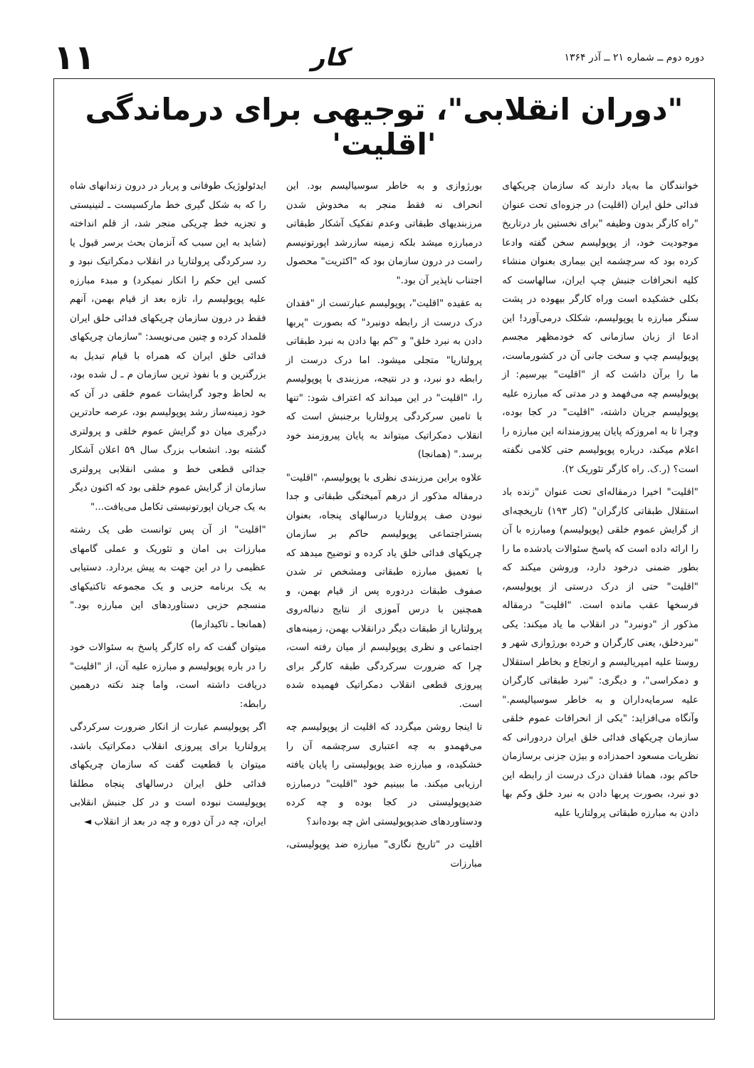دوره دوم ــ شماره ۲۱ ــ آذر ۱۳۶۴
کار
۱۱
"دوران انقلابی"، توجیهی برای درماندگی 'اقلیت'
خوانندگان ما به‌یاد دارند که سازمان چریکهای فدائی خلق ایران (اقلیت) در جزوه‌ای تحت عنوان "راه کارگر بدون وظیفه "برای نخستین بار درتاریخ موجودیت خود، از پوپولیسم سخن گفته وادعا کرده بود که سرچشمه این بیماری بعنوان منشاء کلیه انحرافات جنبش چپ ایران، سالهاست که بکلی خشکیده است وراه کارگر بیهوده در پشت سنگر مبارزه با پوپولیسم، شکلک درمی‌آورد! این ادعا از زبان سازمانی که خودمظهر مجسم پوپولیسم چپ و سخت جانی آن در کشورماست، ما را برآن داشت که از "اقلیت" بپرسیم: از پوپولیسم چه می‌فهمد و در مدتی که مبارزه علیه پوپولیسم جریان داشته، "اقلیت" در کجا بوده، وچرا تا به امروزکه پایان پیروزمندانه این مبارزه را اعلام میکند، درباره پوپولیسم حتی کلامی نگفته است؟ (ر.ک. راه کارگر تئوریک ۲).
"اقلیت" اخیرا درمقاله‌ای تحت عنوان "زنده باد استقلال طبقاتی کارگران" (کار ۱۹۳) تاریخچه‌ای از گرایش عموم خلقی (پوپولیسم) ومبارزه با آن را ارائه داده است که پاسخ سئوالات یادشده ما را بطور ضمنی درخود دارد، وروشن میکند که "اقلیت" حتی از درک درستی از پوپولیسم، فرسخها عقب مانده است. "اقلیت" درمقاله مذکور از "دونبرد" در انقلاب ما یاد میکند: یکی "نبردخلق، یعنی کارگران و خرده بورژوازی شهر و روستا علیه امپریالیسم و ارتجاع و بخاطر استقلال و دمکراسی"، و دیگری: "نبرد طبقاتی کارگران علیه سرمایه‌داران و به خاطر سوسیالیسم." وآنگاه می‌افزاید: "یکی از انحرافات عموم خلقی سازمان چریکهای فدائی خلق ایران دردورانی که نظریات مسعود احمدزاده و بیژن جزنی برسازمان حاکم بود، همانا فقدان درک درست از رابطه این دو نبرد، بصورت پربها دادن به نبرد خلق وکم بها دادن به مبارزه طبقاتی پرولتاریا علیه
بورژوازی و به خاطر سوسیالیسم بود. این انحراف نه فقط منجر به مخدوش شدن مرزبندیهای طبقاتی وعدم تفکیک آشکار طبقاتی درمبارزه میشد بلکه زمینه سازرشد اپورتونیسم راست در درون سازمان بود که "اکثریت" محصول اجتناب ناپذیر آن بود."
به عقیده "اقلیت"، پوپولیسم عبارتست از "فقدان درک درست از رابطه دونبرد" که بصورت "پربها دادن به نبرد خلق" و "کم بها دادن به نبرد طبقاتی پرولتاریا" متجلی میشود. اما درک درست از رابطه دو نبرد، و در نتیجه، مرزبندی با پوپولیسم را، "اقلیت" در این میداند که اعتراف شود: "تنها با تامین سرکردگی پرولتاریا برجنبش است که انقلاب دمکراتیک میتواند به پایان پیروزمند خود برسد." (همانجا)
علاوه براین مرزبندی نظری با پوپولیسم، "اقلیت" درمقاله مذکور از درهم آمیختگی طبقاتی و جدا نبودن صف پرولتاریا درسالهای پنجاه، بعنوان بستراجتماعی پوپولیسم حاکم بر سازمان چریکهای فدائی خلق یاد کرده و توضیح میدهد که با تعمیق مبارزه طبقاتی ومشخص تر شدن صفوف طبقات دردوره پس از قیام بهمن، و همچنین با درس آموزی از نتایج دنباله‌روی پرولتاریا از طبقات دیگر درانقلاب بهمن، زمینه‌های اجتماعی و نظری پوپولیسم از میان رفته است، چرا که ضرورت سرکردگی طبقه کارگر برای پیروزی قطعی انقلاب دمکراتیک فهمیده شده است.
تا اینجا روشن میگردد که اقلیت از پوپولیسم چه می‌فهمدو به چه اعتباری سرچشمه آن را خشکیده، و مبارزه ضد پوپولیستی را پایان یافته ارزیابی میکند. ما ببینیم خود "اقلیت" درمبارزه ضدپوپولیستی در کجا بوده و چه کرده ودستاوردهای ضدپوپولیستی اش چه بوده‌اند؟
اقلیت در "تاریخ نگاری" مبارزه ضد پوپولیستی، مبارزات
ایدئولوژیک طوفانی و پربار در درون زندانهای شاه را که به شکل گیری خط مارکسیست ـ لنینیستی و تجزیه خط چریکی منجر شد، از قلم انداخته (شاید به این سبب که آنزمان بحث برسر قبول یا رد سرکردگی پرولتاریا در انقلاب دمکراتیک نبود و کسی این حکم را انکار نمیکرد) و مبدء مبارزه علیه پوپولیسم را، تازه بعد از قیام بهمن، آنهم فقط در درون سازمان چریکهای فدائی خلق ایران قلمداد کرده و چنین می‌نویسد: "سازمان چریکهای فدائی خلق ایران که همراه با قیام تبدیل به بزرگترین و با نفوذ ترین سازمان م ـ ل شده بود، به لحاظ وجود گرایشات عموم خلقی در آن که خود زمینه‌ساز رشد پوپولیسم بود، عرصه حادترین درگیری میان دو گرایش عموم خلقی و پرولتری گشته بود. انشعاب بزرگ سال ۵۹ اعلان آشکار جدائی قطعی خط و مشی انقلابی پرولتری سازمان از گرایش عموم خلقی بود که اکنون دیگر به یک جریان اپورتونیستی تکامل می‌یافت..."
"اقلیت" از آن پس توانست طی یک رشته مبارزات بی امان و تئوریک و عملی گامهای عظیمی را در این جهت به پیش بردارد. دستیابی به یک برنامه حزبی و یک مجموعه تاکتیکهای منسجم حزبی دستاوردهای این مبارزه بود." (همانجا ـ تاکیدازما)
میتوان گفت که راه کارگر پاسخ به سئوالات خود را در باره پوپولیسم و مبارزه علیه آن، از "اقلیت" دریافت داشته است، واما چند نکته درهمین رابطه:
اگر پوپولیسم عبارت از انکار ضرورت سرکردگی پرولتاریا برای پیروزی انقلاب دمکراتیک باشد، میتوان با قطعیت گفت که سازمان چریکهای فدائی خلق ایران درسالهای پنجاه مطلقا پوپولیست نبوده است و در کل جنبش انقلابی ایران، چه در آن دوره و چه در بعد از انقلاب ◄